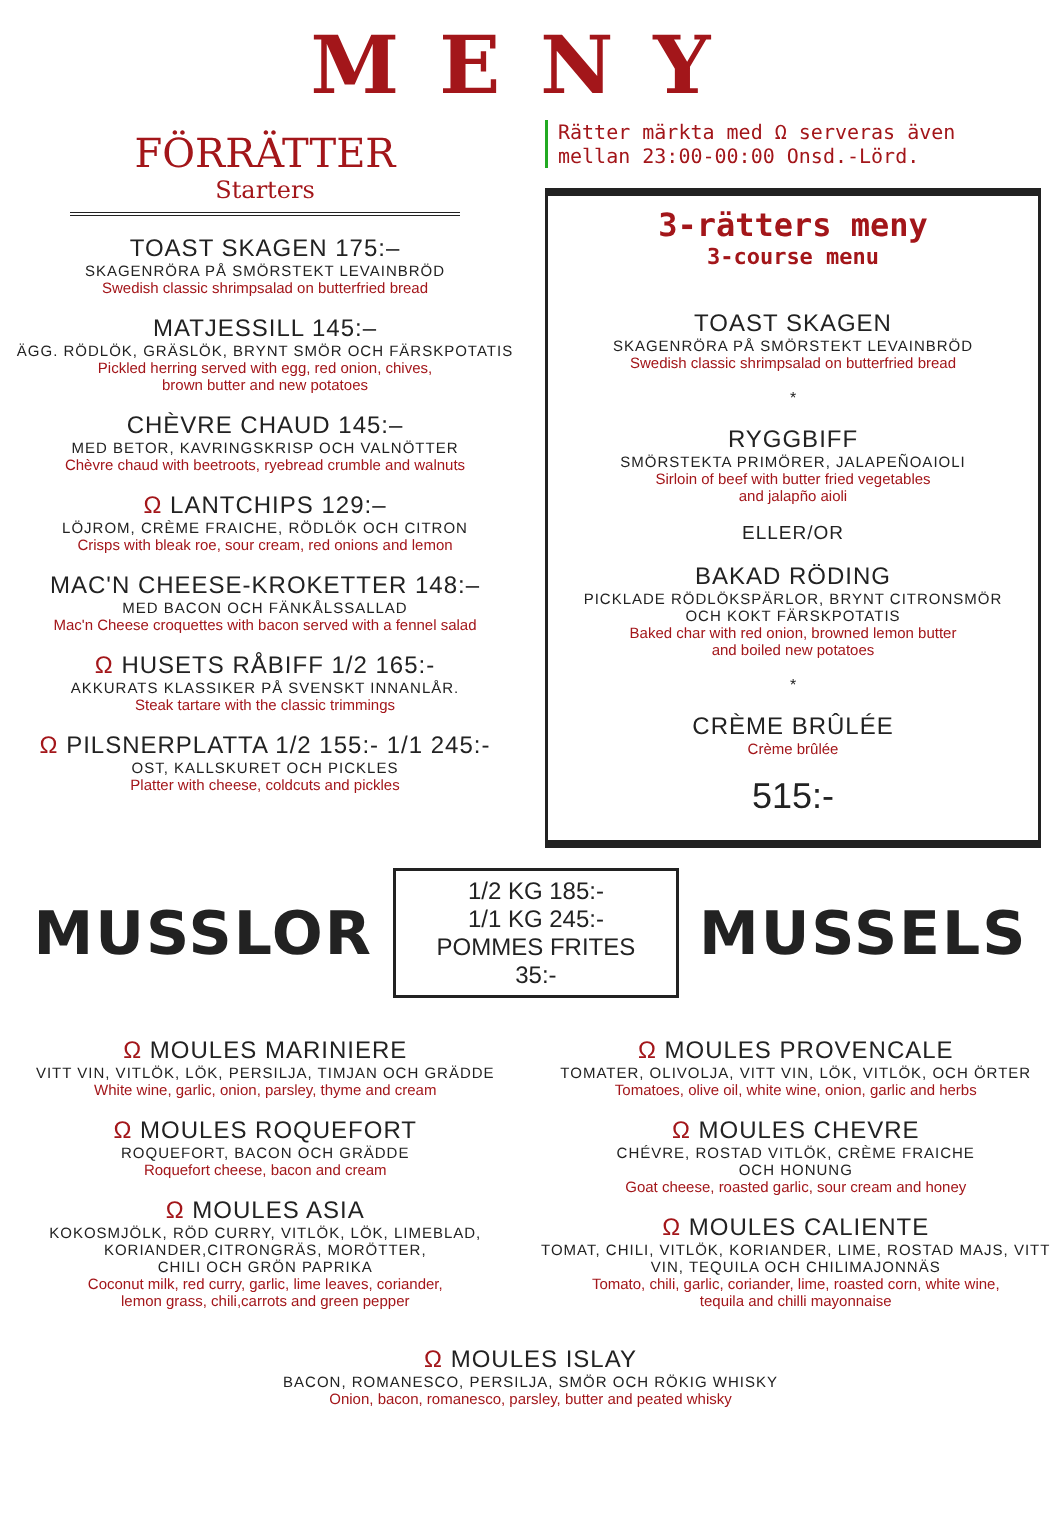MENY
FÖRRÄTTER
Starters
TOAST SKAGEN 175:–
SKAGENRÖRA PÅ SMÖRSTEKT LEVAINBRÖD
Swedish classic shrimpsalad on butterfried bread
MATJESSILL 145:–
ÄGG. RÖDLÖK, GRÄSLÖK, BRYNT SMÖR OCH FÄRSKPOTATIS
Pickled herring served with egg, red onion, chives,
brown butter and new potatoes
CHÈVRE CHAUD 145:–
MED BETOR, KAVRINGSKRISP OCH VALNÖTTER
Chèvre chaud with beetroots, ryebread crumble and walnuts
Ω LANTCHIPS 129:–
LÖJROM, CRÈME FRAICHE, RÖDLÖK OCH CITRON
Crisps with bleak roe, sour cream, red onions and lemon
MAC'N CHEESE-KROKETTER 148:–
MED BACON OCH FÄNKÅLSSALLAD
Mac'n Cheese croquettes with bacon served with a fennel salad
Ω HUSETS RÅBIFF 1/2 165:-
AKKURATS KLASSIKER PÅ SVENSKT INNANLÅR.
Steak tartare with the classic trimmings
Ω PILSNERPLATTA 1/2 155:- 1/1 245:-
OST, KALLSKURET OCH PICKLES
Platter with cheese, coldcuts and pickles
Rätter märkta med Ω serveras även
mellan 23:00-00:00 Onsd.-Lörd.
3-rätters meny
3-course menu
TOAST SKAGEN
SKAGENRÖRA PÅ SMÖRSTEKT LEVAINBRÖD
Swedish classic shrimpsalad on butterfried bread
*
RYGGBIFF
SMÖRSTEKTA PRIMÖRER, JALAPEÑOAIOLI
Sirloin of beef with butter fried vegetables
and jalapño aioli
ELLER/OR
BAKAD RÖDING
PICKLADE RÖDLÖKSPÄRLOR, BRYNT CITRONSMÖR
OCH KOKT FÄRSKPOTATIS
Baked char with red onion, browned lemon butter
and boiled new potatoes
*
CRÈME BRÛLÉE
Crème brûlée
515:-
MUSSLOR
1/2 KG 185:-
1/1 KG 245:-
POMMES FRITES 35:-
MUSSELS
Ω MOULES MARINIERE
VITT VIN, VITLÖK, LÖK, PERSILJA, TIMJAN OCH GRÄDDE
White wine, garlic, onion, parsley, thyme and cream
Ω MOULES ROQUEFORT
ROQUEFORT, BACON OCH GRÄDDE
Roquefort cheese, bacon and cream
Ω MOULES ASIA
KOKOSMJÖLK, RÖD CURRY, VITLÖK, LÖK, LIMEBLAD,
KORIANDER,CITRONGRÄS, MORÖTTER,
CHILI OCH GRÖN PAPRIKA
Coconut milk, red curry, garlic, lime leaves, coriander,
lemon grass, chili,carrots and green pepper
Ω MOULES PROVENCALE
TOMATER, OLIVOLJA, VITT VIN, LÖK, VITLÖK, OCH ÖRTER
Tomatoes, olive oil, white wine, onion, garlic and herbs
Ω MOULES CHEVRE
CHÉVRE, ROSTAD VITLÖK, CRÈME FRAICHE
OCH HONUNG
Goat cheese, roasted garlic, sour cream and honey
Ω MOULES CALIENTE
TOMAT, CHILI, VITLÖK, KORIANDER, LIME, ROSTAD MAJS, VITT
VIN, TEQUILA OCH CHILIMAJONNÄS
Tomato, chili, garlic, coriander, lime, roasted corn, white wine,
tequila and chilli mayonnaise
Ω MOULES ISLAY
BACON, ROMANESCO, PERSILJA, SMÖR OCH RÖKIG WHISKY
Onion, bacon, romanesco, parsley, butter and peated whisky